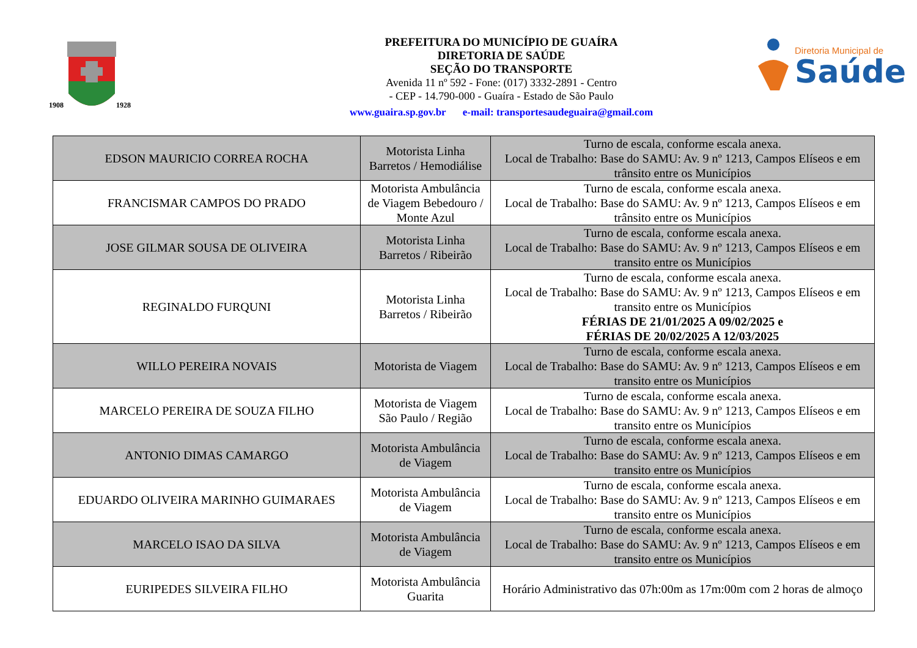1908
1928
PREFEITURA DO MUNICÍPIO DE GUAÍRA
DIRETORIA DE SAÚDE
SEÇÃO DO TRANSPORTE
Avenida 11 nº 592 - Fone: (017) 3332-2891 - Centro
- CEP - 14.790-000 - Guaíra - Estado de São Paulo
www.guaira.sp.gov.br e-mail: transportesaudeguaira@gmail.com
Diretoria Municipal de
Saúde
| EDSON MAURICIO CORREA ROCHA | Motorista Linha Barretos / Hemodiálise | Turno de escala, conforme escala anexa. Local de Trabalho: Base do SAMU: Av. 9 nº 1213, Campos Elíseos e em trânsito entre os Municípios |
| FRANCISMAR CAMPOS DO PRADO | Motorista Ambulância de Viagem Bebedouro / Monte Azul | Turno de escala, conforme escala anexa. Local de Trabalho: Base do SAMU: Av. 9 nº 1213, Campos Elíseos e em trânsito entre os Municípios |
| JOSE GILMAR SOUSA DE OLIVEIRA | Motorista Linha Barretos / Ribeirão | Turno de escala, conforme escala anexa. Local de Trabalho: Base do SAMU: Av. 9 nº 1213, Campos Elíseos e em transito entre os Municípios |
| REGINALDO FURQUNI | Motorista Linha Barretos / Ribeirão | Turno de escala, conforme escala anexa. Local de Trabalho: Base do SAMU: Av. 9 nº 1213, Campos Elíseos e em transito entre os Municípios FÉRIAS DE 21/01/2025 A 09/02/2025 e FÉRIAS DE 20/02/2025 A 12/03/2025 |
| WILLO PEREIRA NOVAIS | Motorista de Viagem | Turno de escala, conforme escala anexa. Local de Trabalho: Base do SAMU: Av. 9 nº 1213, Campos Elíseos e em transito entre os Municípios |
| MARCELO PEREIRA DE SOUZA FILHO | Motorista de Viagem São Paulo / Região | Turno de escala, conforme escala anexa. Local de Trabalho: Base do SAMU: Av. 9 nº 1213, Campos Elíseos e em transito entre os Municípios |
| ANTONIO DIMAS CAMARGO | Motorista Ambulância de Viagem | Turno de escala, conforme escala anexa. Local de Trabalho: Base do SAMU: Av. 9 nº 1213, Campos Elíseos e em transito entre os Municípios |
| EDUARDO OLIVEIRA MARINHO GUIMARAES | Motorista Ambulância de Viagem | Turno de escala, conforme escala anexa. Local de Trabalho: Base do SAMU: Av. 9 nº 1213, Campos Elíseos e em transito entre os Municípios |
| MARCELO ISAO DA SILVA | Motorista Ambulância de Viagem | Turno de escala, conforme escala anexa. Local de Trabalho: Base do SAMU: Av. 9 nº 1213, Campos Elíseos e em transito entre os Municípios |
| EURIPEDES SILVEIRA FILHO | Motorista Ambulância Guarita | Horário Administrativo das 07h:00m as 17m:00m com 2 horas de almoço |